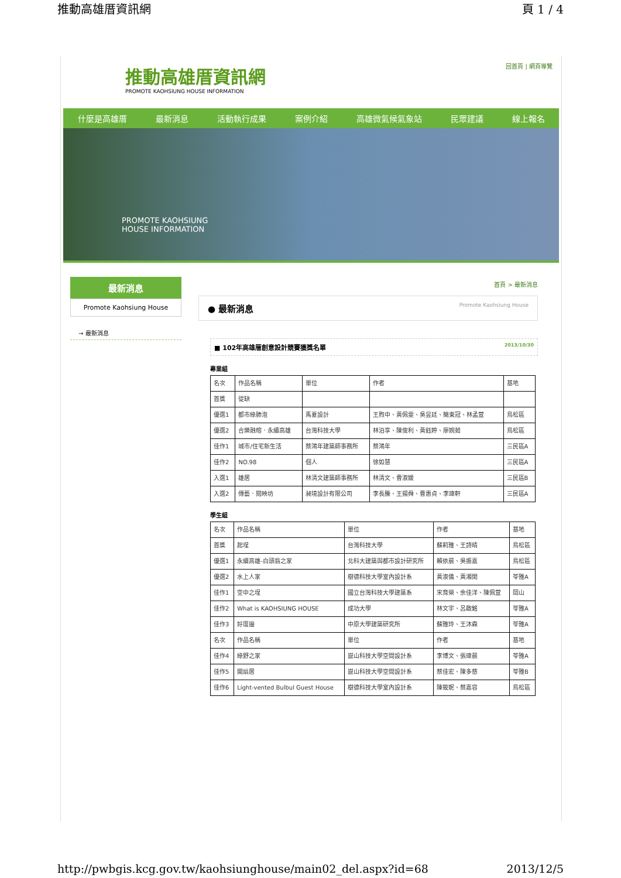推動高雄厝資訊網 頁 1 / 4
推動高雄厝資訊網
PROMOTE KAOHSIUNG HOUSE INFORMATION
回首頁 | 網頁導覽
什麼是高雄厝 最新消息 活動執行成果 案例介紹 高雄微氣候氣象站 民眾建議 線上報名
PROMOTE KAOHSIUNG
HOUSE INFORMATION
最新消息
Promote Kaohsiung House
→ 最新消息
首頁 > 最新消息
● 最新消息 Promote Kaohsiung House
■ 102年高雄厝創意設計競賽獲獎名單 2013/10/30
專業組
| 名次 | 作品名稱 | 單位 | 作者 | 基地 |
| 首獎 | 從缺 | | | |
| 優選1 | 都市綠肺泡 | 馬夏設計 | 王煦中、黃佩雯、吳昱廷、簡東冠、林孟萱 | 鳥松區 |
| 優選2 | 合樂融榕．永續高雄 | 台灣科技大學 | 林泊享、陳俊利、黃鈺婷、廖婉茹 | 鳥松區 |
| 佳作1 | 城市/住宅新生活 | 蔡鴻年建築師事務所 | 蔡鴻年 | 三民區A |
| 佳作2 | NO.98 | 個人 | 徐如慧 | 三民區A |
| 入選1 | 雄居 | 林清文建築師事務所 | 林清文、曹淑媛 | 三民區B |
| 入選2 | 傳藝．閱映坊 | 昶境設計有限公司 | 李長騰、王揚舜、曹惠貞、李瑋軒 | 三民區A |
學生組
| 名次 | 作品名稱 | 單位 | 作者 | 基地 |
| 首獎 | 起埕 | 台灣科技大學 | 蘇莉雅、王詩晴 | 鳥松區 |
| 優選1 | 永續高雄-白頭翁之家 | 北科大建築與都市設計研究所 | 賴依晨、吳振嘉 | 鳥松區 |
| 優選2 | 水上人家 | 樹德科技大學室內設計系 | 黃淑儀、黃湘閔 | 苓雅A |
| 佳作1 | 空中之埕 | 國立台灣科技大學建築系 | 宋育榮、余佳洋、陳佩萱 | 岡山 |
| 佳作2 | What is KAOHSIUNG HOUSE | 成功大學 | 林文宇、呂啟銘 | 苓雅A |
| 佳作3 | 好厝邊 | 中原大學建築研究所 | 蘇雅玲、王沐森 | 苓雅A |
| 名次 | 作品名稱 | 單位 | 作者 | 基地 |
| 佳作4 | 綠野之家 | 崑山科技大學空間設計系 | 李博文、張瑋晨 | 苓雅A |
| 佳作5 | 開扇居 | 崑山科技大學空間設計系 | 蔡佳宏、陳多慈 | 苓雅B |
| 佳作6 | Light-vented Bulbul Guest House | 樹德科技大學室內設計系 | 陳筱妮、蔡嘉容 | 鳥松區 |
http://pwbgis.kcg.gov.tw/kaohsiunghouse/main02_del.aspx?id=68 2013/12/5